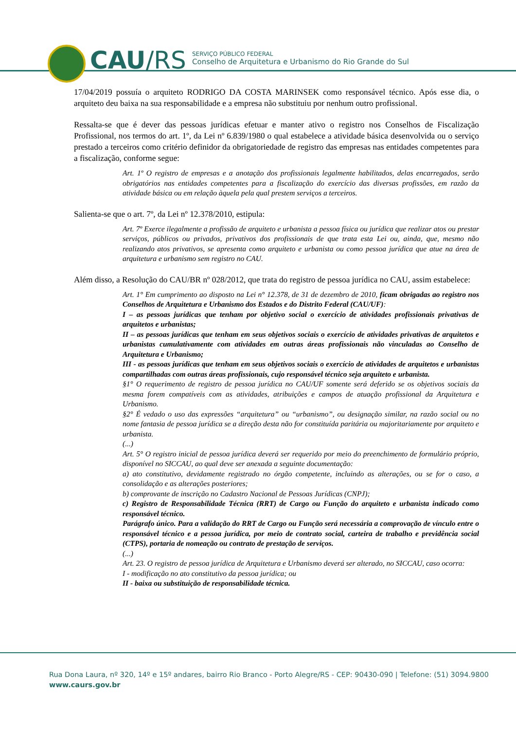CAU/RS
SERVIÇO PÚBLICO FEDERAL
Conselho de Arquitetura e Urbanismo do Rio Grande do Sul
17/04/2019 possuía o arquiteto RODRIGO DA COSTA MARINSEK como responsável técnico. Após esse dia, o arquiteto deu baixa na sua responsabilidade e a empresa não substituiu por nenhum outro profissional.
Ressalta-se que é dever das pessoas jurídicas efetuar e manter ativo o registro nos Conselhos de Fiscalização Profissional, nos termos do art. 1º, da Lei nº 6.839/1980 o qual estabelece a atividade básica desenvolvida ou o serviço prestado a terceiros como critério definidor da obrigatoriedade de registro das empresas nas entidades competentes para a fiscalização, conforme segue:
Art. 1º O registro de empresas e a anotação dos profissionais legalmente habilitados, delas encarregados, serão obrigatórios nas entidades competentes para a fiscalização do exercício das diversas profissões, em razão da atividade básica ou em relação àquela pela qual prestem serviços a terceiros.
Salienta-se que o art. 7º, da Lei nº 12.378/2010, estipula:
Art. 7º Exerce ilegalmente a profissão de arquiteto e urbanista a pessoa física ou jurídica que realizar atos ou prestar serviços, públicos ou privados, privativos dos profissionais de que trata esta Lei ou, ainda, que, mesmo não realizando atos privativos, se apresenta como arquiteto e urbanista ou como pessoa jurídica que atue na área de arquitetura e urbanismo sem registro no CAU.
Além disso, a Resolução do CAU/BR nº 028/2012, que trata do registro de pessoa jurídica no CAU, assim estabelece:
Art. 1° Em cumprimento ao disposto na Lei n° 12.378, de 31 de dezembro de 2010, ficam obrigadas ao registro nos Conselhos de Arquitetura e Urbanismo dos Estados e do Distrito Federal (CAU/UF):
I – as pessoas jurídicas que tenham por objetivo social o exercício de atividades profissionais privativas de arquitetos e urbanistas;
II – as pessoas jurídicas que tenham em seus objetivos sociais o exercício de atividades privativas de arquitetos e urbanistas cumulativamente com atividades em outras áreas profissionais não vinculadas ao Conselho de Arquitetura e Urbanismo;
III - as pessoas jurídicas que tenham em seus objetivos sociais o exercício de atividades de arquitetos e urbanistas compartilhadas com outras áreas profissionais, cujo responsável técnico seja arquiteto e urbanista.
§1° O requerimento de registro de pessoa jurídica no CAU/UF somente será deferido se os objetivos sociais da mesma forem compatíveis com as atividades, atribuições e campos de atuação profissional da Arquitetura e Urbanismo.
§2° É vedado o uso das expressões “arquitetura” ou “urbanismo”, ou designação similar, na razão social ou no nome fantasia de pessoa jurídica se a direção desta não for constituída paritária ou majoritariamente por arquiteto e urbanista.
(...)
Art. 5° O registro inicial de pessoa jurídica deverá ser requerido por meio do preenchimento de formulário próprio, disponível no SICCAU, ao qual deve ser anexada a seguinte documentação:
a) ato constitutivo, devidamente registrado no órgão competente, incluindo as alterações, ou se for o caso, a consolidação e as alterações posteriores;
b) comprovante de inscrição no Cadastro Nacional de Pessoas Jurídicas (CNPJ);
c) Registro de Responsabilidade Técnica (RRT) de Cargo ou Função do arquiteto e urbanista indicado como responsável técnico.
Parágrafo único. Para a validação do RRT de Cargo ou Função será necessária a comprovação de vínculo entre o responsável técnico e a pessoa jurídica, por meio de contrato social, carteira de trabalho e previdência social (CTPS), portaria de nomeação ou contrato de prestação de serviços.
(...)
Art. 23. O registro de pessoa jurídica de Arquitetura e Urbanismo deverá ser alterado, no SICCAU, caso ocorra:
I - modificação no ato constitutivo da pessoa jurídica; ou
II - baixa ou substituição de responsabilidade técnica.
Rua Dona Laura, nº 320, 14º e 15º andares, bairro Rio Branco - Porto Alegre/RS - CEP: 90430-090 | Telefone: (51) 3094.9800
www.caurs.gov.br